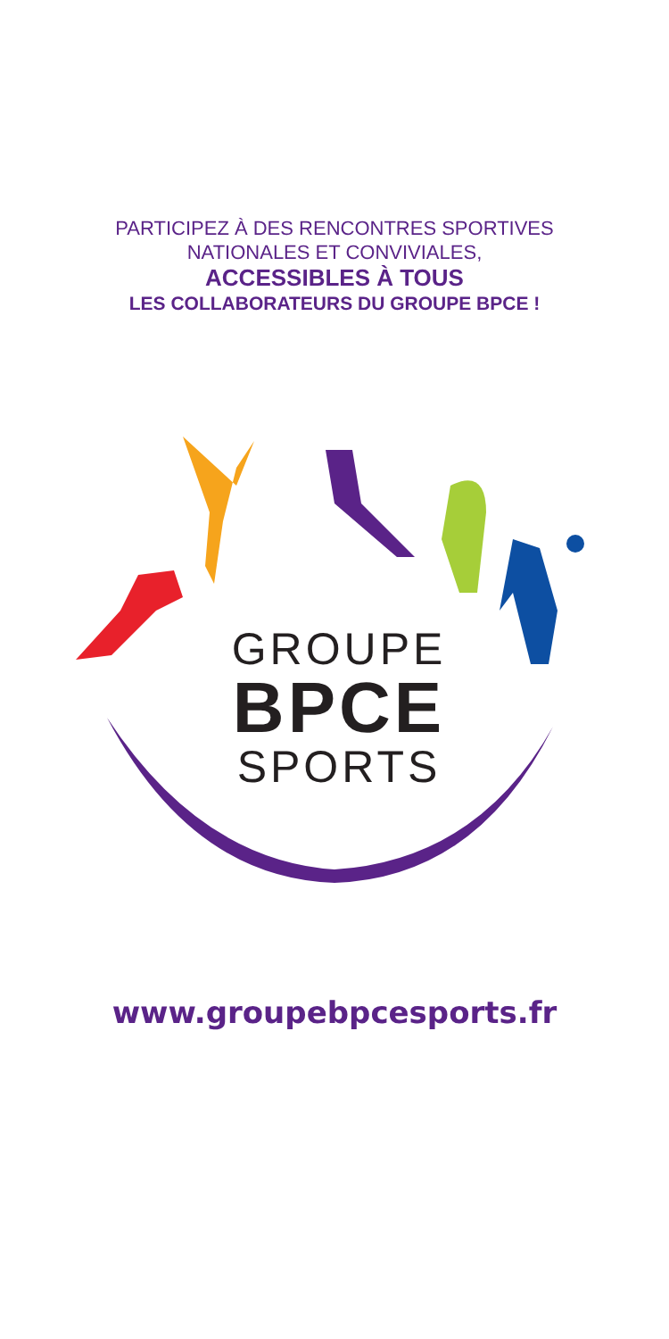PARTICIPEZ À DES RENCONTRES SPORTIVES
NATIONALES ET CONVIVIALES,
ACCESSIBLES À TOUS
LES COLLABORATEURS DU GROUPE BPCE !
GROUPE
BPCE
SPORTS
www.groupebpcesports.fr